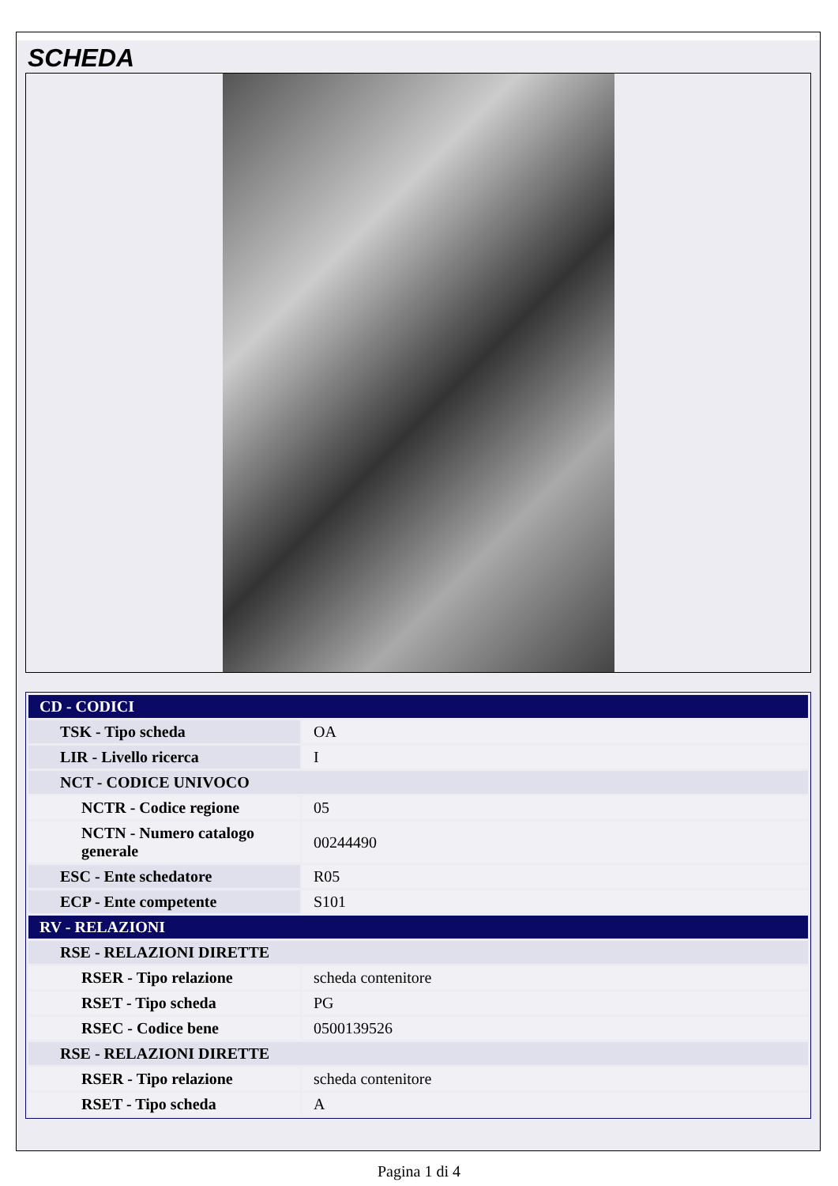SCHEDA
| CD - CODICI | |
| TSK - Tipo scheda | OA |
| LIR - Livello ricerca | I |
| NCT - CODICE UNIVOCO | |
| NCTR - Codice regione | 05 |
| NCTN - Numero catalogo generale | 00244490 |
| ESC - Ente schedatore | R05 |
| ECP - Ente competente | S101 |
| RV - RELAZIONI | |
| RSE - RELAZIONI DIRETTE | |
| RSER - Tipo relazione | scheda contenitore |
| RSET - Tipo scheda | PG |
| RSEC - Codice bene | 0500139526 |
| RSE - RELAZIONI DIRETTE | |
| RSER - Tipo relazione | scheda contenitore |
| RSET - Tipo scheda | A |
Pagina 1 di 4